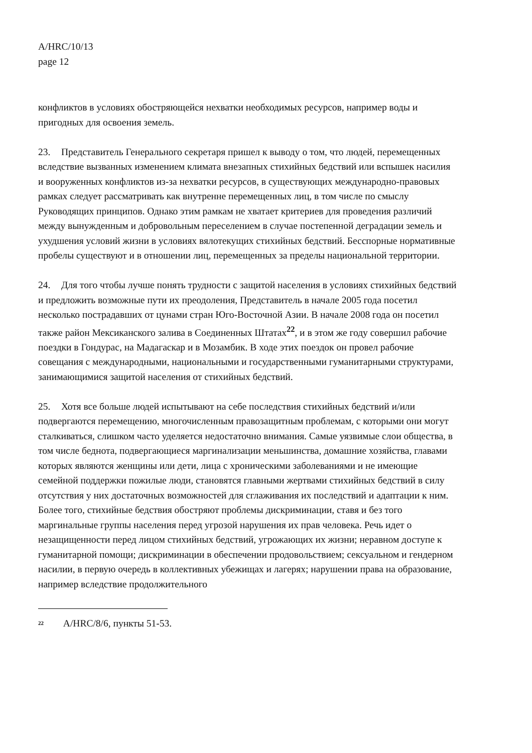A/HRC/10/13
page 12
конфликтов в условиях обостряющейся нехватки необходимых ресурсов, например воды и пригодных для освоения земель.
23. Представитель Генерального секретаря пришел к выводу о том, что людей, перемещенных вследствие вызванных изменением климата внезапных стихийных бедствий или вспышек насилия и вооруженных конфликтов из-за нехватки ресурсов, в существующих международно-правовых рамках следует рассматривать как внутренне перемещенных лиц, в том числе по смыслу Руководящих принципов. Однако этим рамкам не хватает критериев для проведения различий между вынужденным и добровольным переселением в случае постепенной деградации земель и ухудшения условий жизни в условиях вялотекущих стихийных бедствий. Бесспорные нормативные пробелы существуют и в отношении лиц, перемещенных за пределы национальной территории.
24. Для того чтобы лучше понять трудности с защитой населения в условиях стихийных бедствий и предложить возможные пути их преодоления, Представитель в начале 2005 года посетил несколько пострадавших от цунами стран Юго-Восточной Азии. В начале 2008 года он посетил также район Мексиканского залива в Соединенных Штатах<sup>22</sup>, и в этом же году совершил рабочие поездки в Гондурас, на Мадагаскар и в Мозамбик. В ходе этих поездок он провел рабочие совещания с международными, национальными и государственными гуманитарными структурами, занимающимися защитой населения от стихийных бедствий.
25. Хотя все больше людей испытывают на себе последствия стихийных бедствий и/или подвергаются перемещению, многочисленным правозащитным проблемам, с которыми они могут сталкиваться, слишком часто уделяется недостаточно внимания. Самые уязвимые слои общества, в том числе беднота, подвергающиеся маргинализации меньшинства, домашние хозяйства, главами которых являются женщины или дети, лица с хроническими заболеваниями и не имеющие семейной поддержки пожилые люди, становятся главными жертвами стихийных бедствий в силу отсутствия у них достаточных возможностей для сглаживания их последствий и адаптации к ним. Более того, стихийные бедствия обостряют проблемы дискриминации, ставя и без того маргинальные группы населения перед угрозой нарушения их прав человека. Речь идет о незащищенности перед лицом стихийных бедствий, угрожающих их жизни; неравном доступе к гуманитарной помощи; дискриминации в обеспечении продовольствием; сексуальном и гендерном насилии, в первую очередь в коллективных убежищах и лагерях; нарушении права на образование, например вследствие продолжительного
<sup>22</sup> A/HRC/8/6, пункты 51-53.